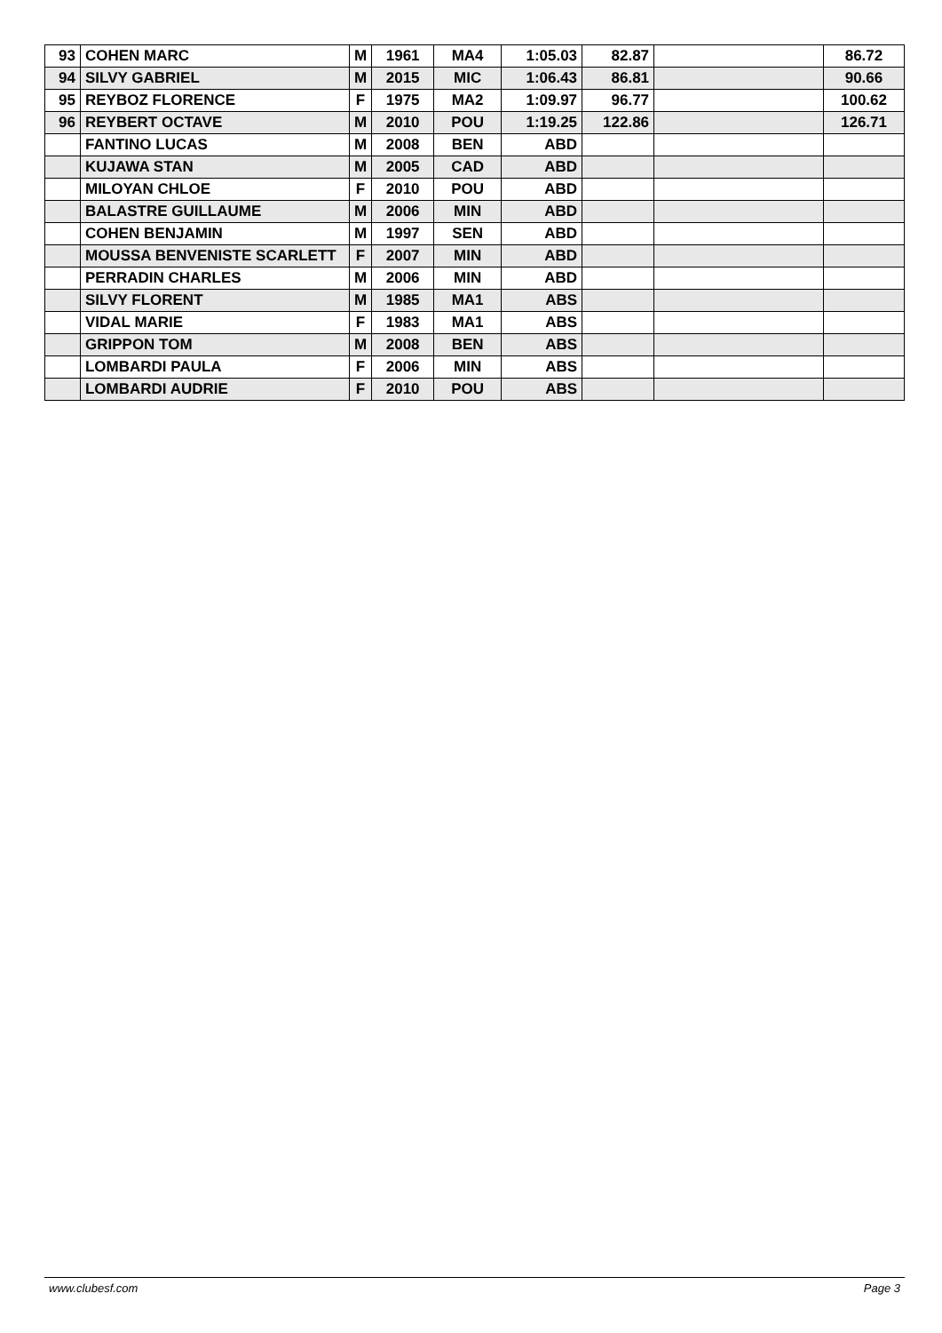| 93 | COHEN MARC | M | 1961 | MA4 | 1:05.03 | 82.87 | | 86.72 |
| 94 | SILVY GABRIEL | M | 2015 | MIC | 1:06.43 | 86.81 | | 90.66 |
| 95 | REYBOZ FLORENCE | F | 1975 | MA2 | 1:09.97 | 96.77 | | 100.62 |
| 96 | REYBERT OCTAVE | M | 2010 | POU | 1:19.25 | 122.86 | | 126.71 |
| | FANTINO LUCAS | M | 2008 | BEN | ABD | | | |
| | KUJAWA STAN | M | 2005 | CAD | ABD | | | |
| | MILOYAN CHLOE | F | 2010 | POU | ABD | | | |
| | BALASTRE GUILLAUME | M | 2006 | MIN | ABD | | | |
| | COHEN BENJAMIN | M | 1997 | SEN | ABD | | | |
| | MOUSSA BENVENISTE SCARLETT | F | 2007 | MIN | ABD | | | |
| | PERRADIN CHARLES | M | 2006 | MIN | ABD | | | |
| | SILVY FLORENT | M | 1985 | MA1 | ABS | | | |
| | VIDAL MARIE | F | 1983 | MA1 | ABS | | | |
| | GRIPPON TOM | M | 2008 | BEN | ABS | | | |
| | LOMBARDI PAULA | F | 2006 | MIN | ABS | | | |
| | LOMBARDI AUDRIE | F | 2010 | POU | ABS | | | |
www.clubesf.com Page 3